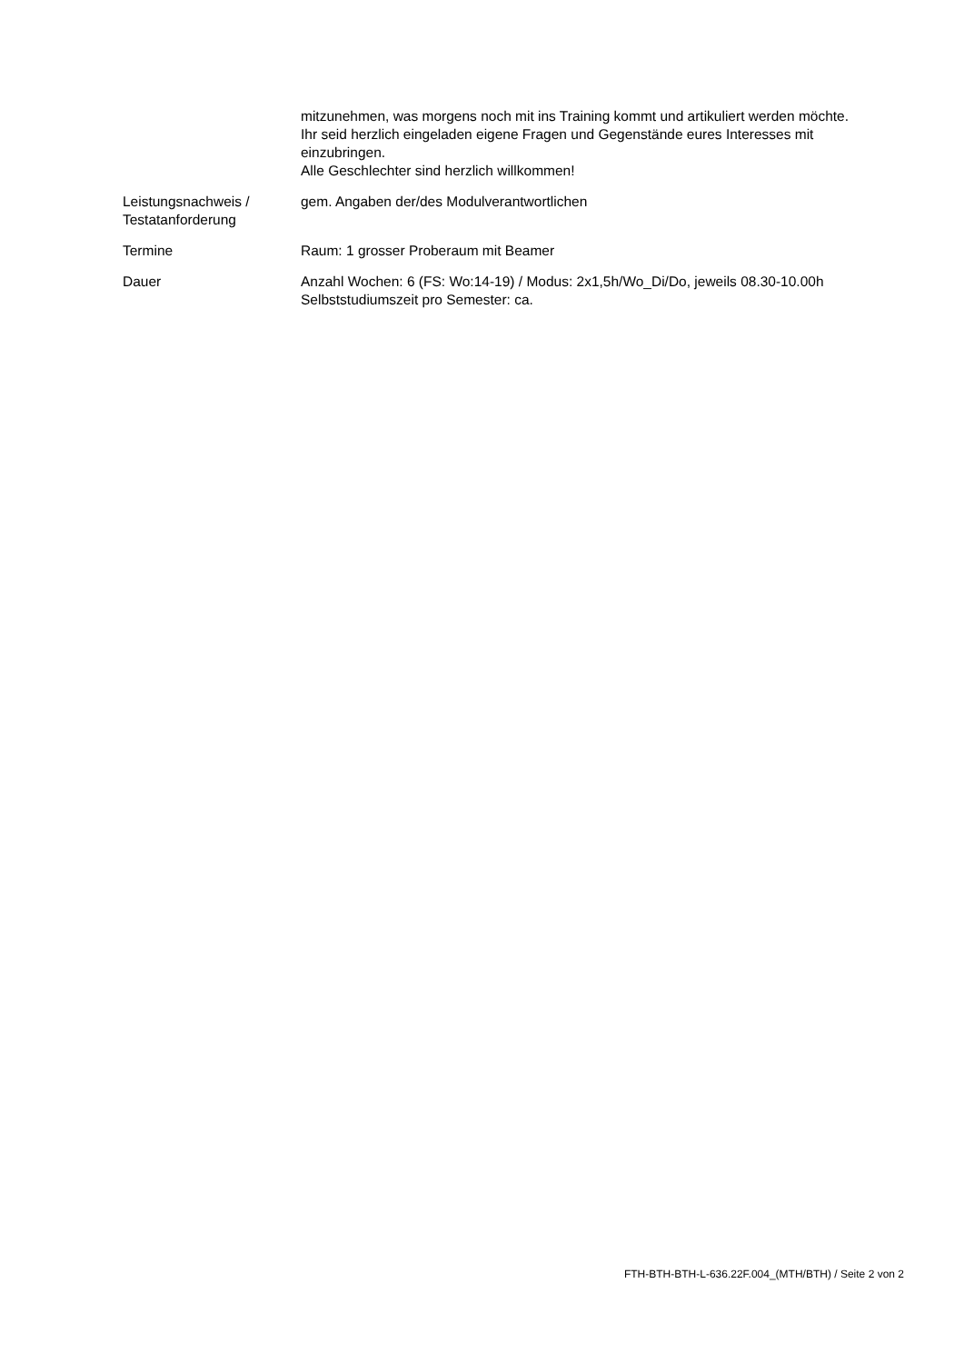| | mitzunehmen, was morgens noch mit ins Training kommt und artikuliert werden möchte. Ihr seid herzlich eingeladen eigene Fragen und Gegenstände eures Interesses mit einzubringen. Alle Geschlechter sind herzlich willkommen! |
| Leistungsnachweis / Testatanforderung | gem. Angaben der/des Modulverantwortlichen |
| Termine | Raum: 1 grosser Proberaum mit Beamer |
| Dauer | Anzahl Wochen: 6 (FS: Wo:14-19) / Modus: 2x1,5h/Wo_Di/Do, jeweils 08.30-10.00h Selbststudiumszeit pro Semester: ca. |
FTH-BTH-BTH-L-636.22F.004_(MTH/BTH) / Seite 2 von 2